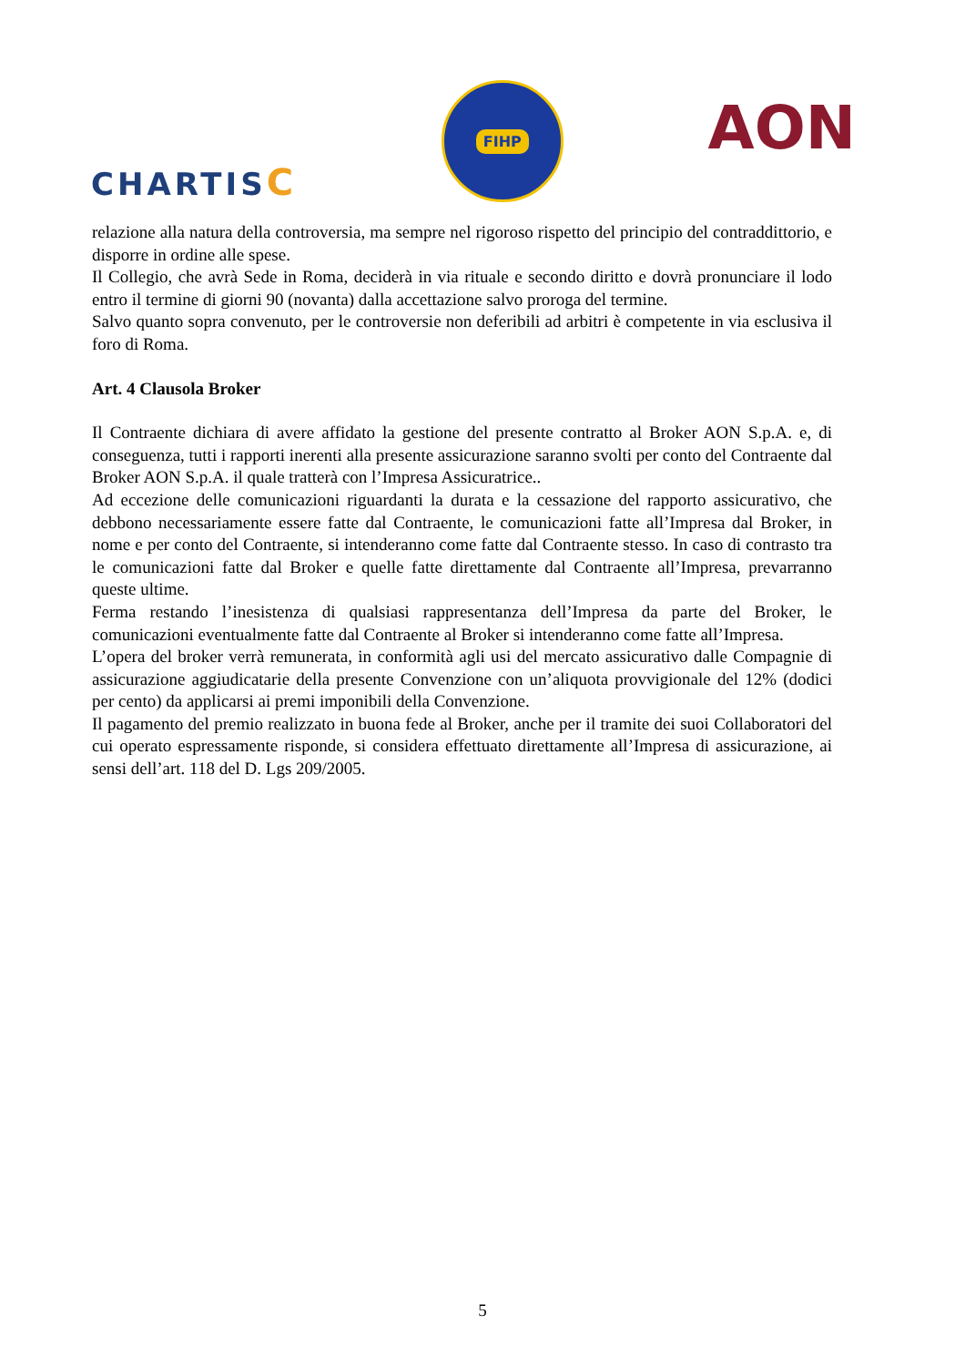CHARTISC
FIHP
AON
relazione alla natura della controversia, ma sempre nel rigoroso rispetto del principio del contraddittorio, e disporre in ordine alle spese.
Il Collegio, che avrà Sede in Roma, deciderà in via rituale e secondo diritto e dovrà pronunciare il lodo entro il termine di giorni 90 (novanta) dalla accettazione salvo proroga del termine.
Salvo quanto sopra convenuto, per le controversie non deferibili ad arbitri è competente in via esclusiva il foro di Roma.
Art. 4 Clausola Broker
Il Contraente dichiara di avere affidato la gestione del presente contratto al Broker AON S.p.A. e, di conseguenza, tutti i rapporti inerenti alla presente assicurazione saranno svolti per conto del Contraente dal Broker AON S.p.A. il quale tratterà con l’Impresa Assicuratrice..
Ad eccezione delle comunicazioni riguardanti la durata e la cessazione del rapporto assicurativo, che debbono necessariamente essere fatte dal Contraente, le comunicazioni fatte all’Impresa dal Broker, in nome e per conto del Contraente, si intenderanno come fatte dal Contraente stesso. In caso di contrasto tra le comunicazioni fatte dal Broker e quelle fatte direttamente dal Contraente all’Impresa, prevarranno queste ultime.
Ferma restando l’inesistenza di qualsiasi rappresentanza dell’Impresa da parte del Broker, le comunicazioni eventualmente fatte dal Contraente al Broker si intenderanno come fatte all’Impresa.
L’opera del broker verrà remunerata, in conformità agli usi del mercato assicurativo dalle Compagnie di assicurazione aggiudicatarie della presente Convenzione con un’aliquota provvigionale del 12% (dodici per cento) da applicarsi ai premi imponibili della Convenzione.
Il pagamento del premio realizzato in buona fede al Broker, anche per il tramite dei suoi Collaboratori del cui operato espressamente risponde, si considera effettuato direttamente all’Impresa di assicurazione, ai sensi dell’art. 118 del D. Lgs 209/2005.
5